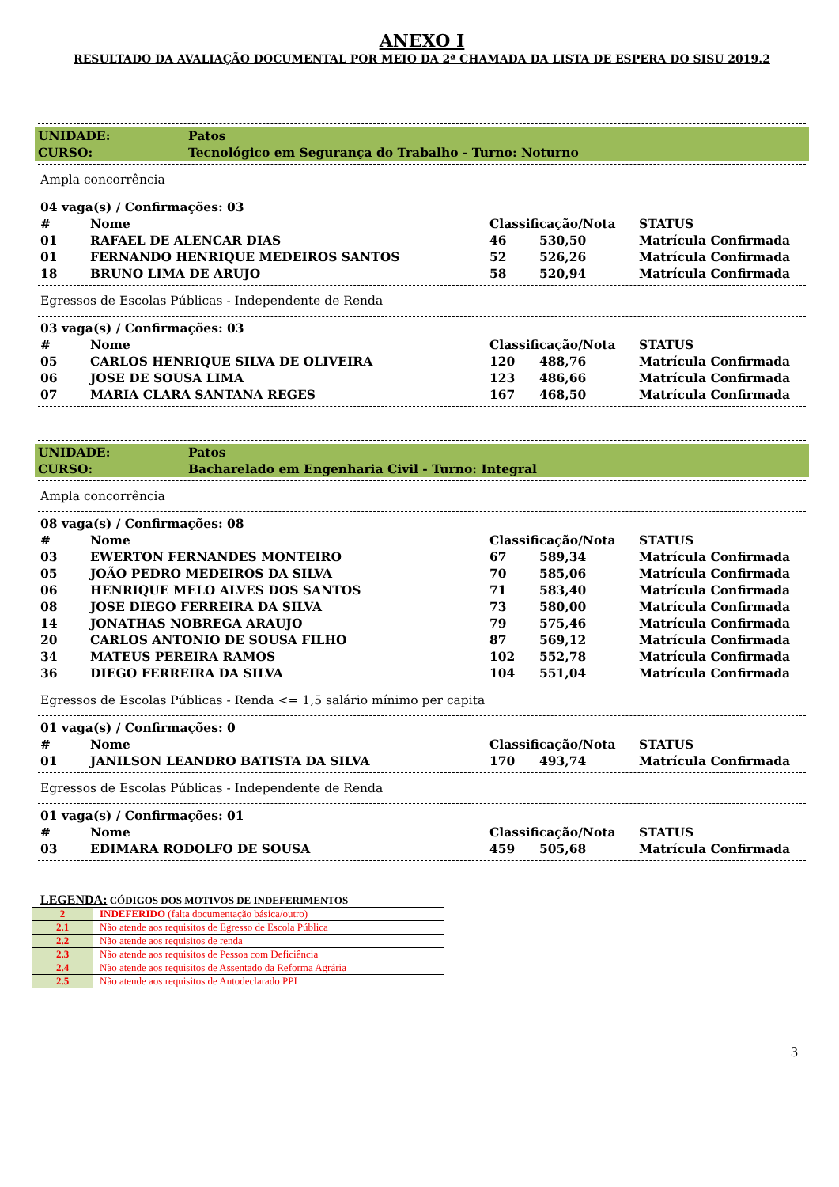ANEXO I
RESULTADO DA AVALIAÇÃO DOCUMENTAL POR MEIO DA 2ª CHAMADA DA LISTA DE ESPERA DO SISU 2019.2
UNIDADE: Patos
CURSO: Tecnológico em Segurança do Trabalho - Turno: Noturno
Ampla concorrência
| 04 vaga(s) / Confirmações: 03 | | | | |
| # | Nome | Classificação/Nota | | STATUS |
| 01 | RAFAEL DE ALENCAR DIAS | 46 | 530,50 | Matrícula Confirmada |
| 01 | FERNANDO HENRIQUE MEDEIROS SANTOS | 52 | 526,26 | Matrícula Confirmada |
| 18 | BRUNO LIMA DE ARUJO | 58 | 520,94 | Matrícula Confirmada |
Egressos de Escolas Públicas - Independente de Renda
| 03 vaga(s) / Confirmações: 03 | | | | |
| # | Nome | Classificação/Nota | | STATUS |
| 05 | CARLOS HENRIQUE SILVA DE OLIVEIRA | 120 | 488,76 | Matrícula Confirmada |
| 06 | JOSE DE SOUSA LIMA | 123 | 486,66 | Matrícula Confirmada |
| 07 | MARIA CLARA SANTANA REGES | 167 | 468,50 | Matrícula Confirmada |
UNIDADE: Patos
CURSO: Bacharelado em Engenharia Civil - Turno: Integral
Ampla concorrência
| 08 vaga(s) / Confirmações: 08 | | | | |
| # | Nome | Classificação/Nota | | STATUS |
| 03 | EWERTON FERNANDES MONTEIRO | 67 | 589,34 | Matrícula Confirmada |
| 05 | JOÃO PEDRO MEDEIROS DA SILVA | 70 | 585,06 | Matrícula Confirmada |
| 06 | HENRIQUE MELO ALVES DOS SANTOS | 71 | 583,40 | Matrícula Confirmada |
| 08 | JOSE DIEGO FERREIRA DA SILVA | 73 | 580,00 | Matrícula Confirmada |
| 14 | JONATHAS NOBREGA ARAUJO | 79 | 575,46 | Matrícula Confirmada |
| 20 | CARLOS ANTONIO DE SOUSA FILHO | 87 | 569,12 | Matrícula Confirmada |
| 34 | MATEUS PEREIRA RAMOS | 102 | 552,78 | Matrícula Confirmada |
| 36 | DIEGO FERREIRA DA SILVA | 104 | 551,04 | Matrícula Confirmada |
Egressos de Escolas Públicas - Renda <= 1,5 salário mínimo per capita
| 01 vaga(s) / Confirmações: 0 | | | | |
| # | Nome | Classificação/Nota | | STATUS |
| 01 | JANILSON LEANDRO BATISTA DA SILVA | 170 | 493,74 | Matrícula Confirmada |
Egressos de Escolas Públicas - Independente de Renda
| 01 vaga(s) / Confirmações: 01 | | | | |
| # | Nome | Classificação/Nota | | STATUS |
| 03 | EDIMARA RODOLFO DE SOUSA | 459 | 505,68 | Matrícula Confirmada |
LEGENDA: CÓDIGOS DOS MOTIVOS DE INDEFERIMENTOS
| 2 | INDEFERIDO (falta documentação básica/outro) |
| 2.1 | Não atende aos requisitos de Egresso de Escola Pública |
| 2.2 | Não atende aos requisitos de renda |
| 2.3 | Não atende aos requisitos de Pessoa com Deficiência |
| 2.4 | Não atende aos requisitos de Assentado da Reforma Agrária |
| 2.5 | Não atende aos requisitos de Autodeclarado PPI |
3